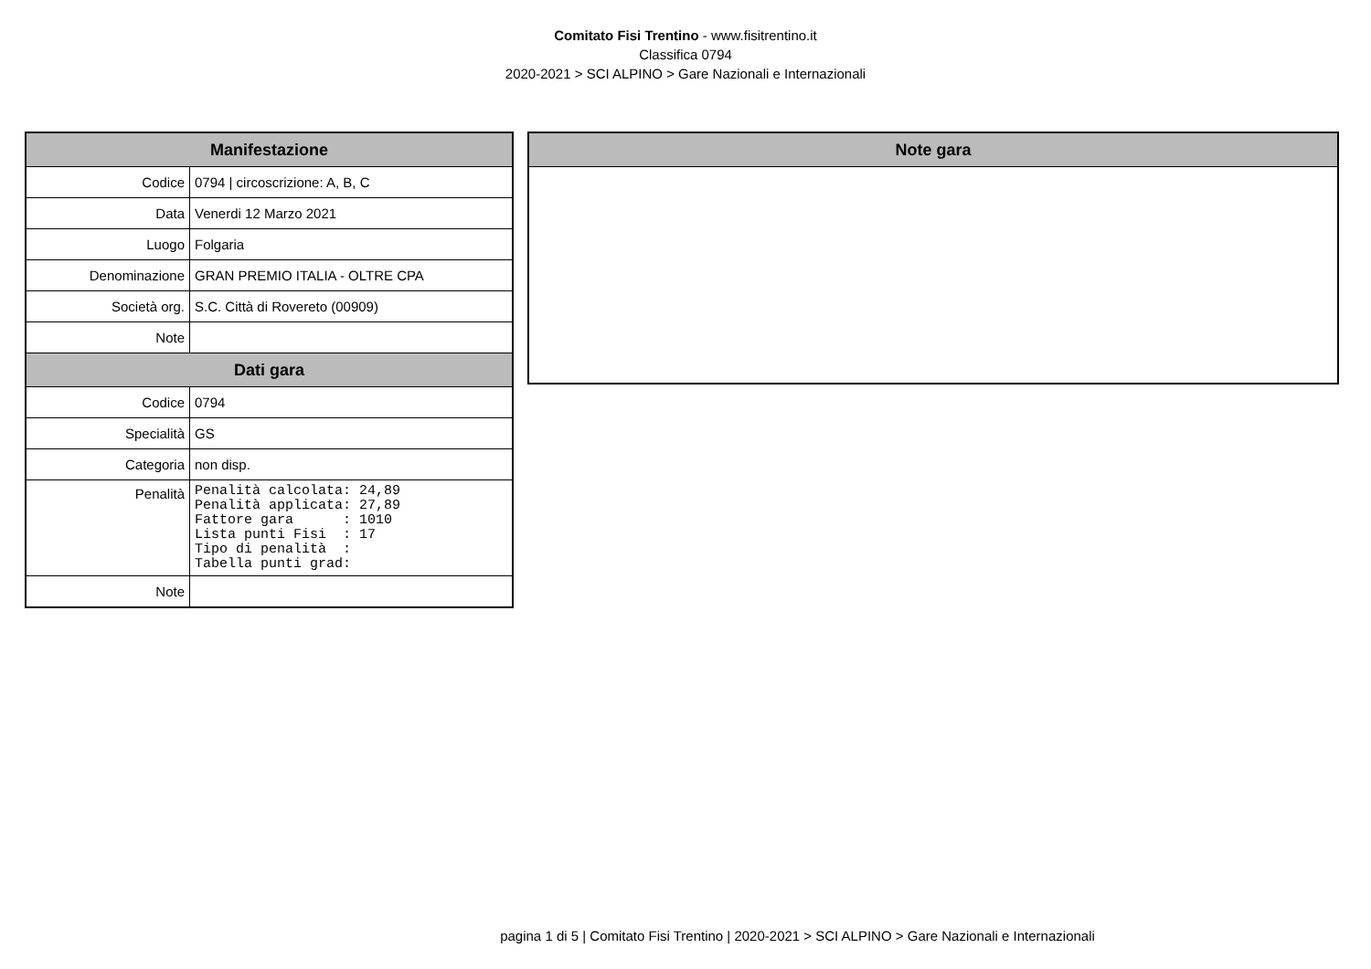Comitato Fisi Trentino - www.fisitrentino.it
Classifica 0794
2020-2021 > SCI ALPINO > Gare Nazionali e Internazionali
| Manifestazione | |
| --- | --- |
| Codice | 0794 / circoscrizione: A, B, C |
| Data | Venerdi 12 Marzo 2021 |
| Luogo | Folgaria |
| Denominazione | GRAN PREMIO ITALIA - OLTRE CPA |
| Società org. | S.C. Città di Rovereto (00909) |
| Note | |
| Dati gara | |
| Codice | 0794 |
| Specialità | GS |
| Categoria | non disp. |
| Penalità | Penalità calcolata: 24,89 Penalità applicata: 27,89 Fattore gara : 1010 Lista punti Fisi : 17 Tipo di penalità : Tabella punti grad: |
| Note | |
| Note gara |
| --- |
pagina 1 di 5 | Comitato Fisi Trentino | 2020-2021 > SCI ALPINO > Gare Nazionali e Internazionali